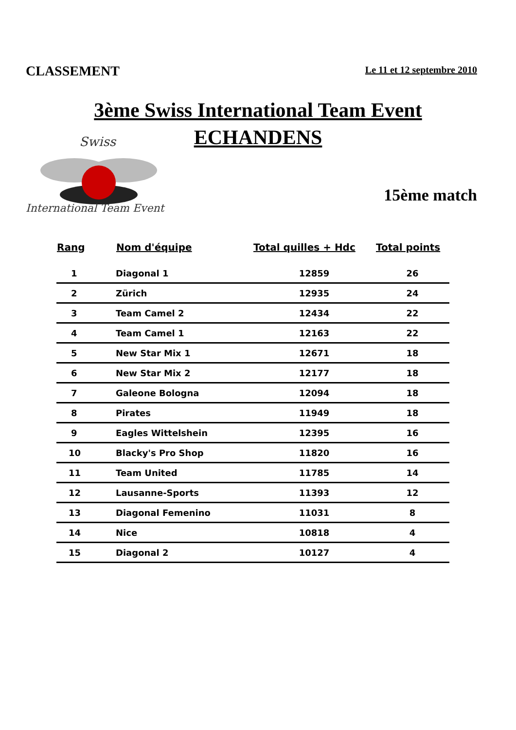CLASSEMENT
Le 11 et 12 septembre 2010
3ème Swiss International Team Event
ECHANDENS
Swiss
International Team Event
15ème match
| Rang | Nom d'équipe | Total quilles + Hdc | Total points |
| --- | --- | --- | --- |
| 1 | Diagonal 1 | 12859 | 26 |
| 2 | Zürich | 12935 | 24 |
| 3 | Team Camel 2 | 12434 | 22 |
| 4 | Team Camel 1 | 12163 | 22 |
| 5 | New Star Mix 1 | 12671 | 18 |
| 6 | New Star Mix 2 | 12177 | 18 |
| 7 | Galeone Bologna | 12094 | 18 |
| 8 | Pirates | 11949 | 18 |
| 9 | Eagles Wittelshein | 12395 | 16 |
| 10 | Blacky's Pro Shop | 11820 | 16 |
| 11 | Team United | 11785 | 14 |
| 12 | Lausanne-Sports | 11393 | 12 |
| 13 | Diagonal Femenino | 11031 | 8 |
| 14 | Nice | 10818 | 4 |
| 15 | Diagonal 2 | 10127 | 4 |